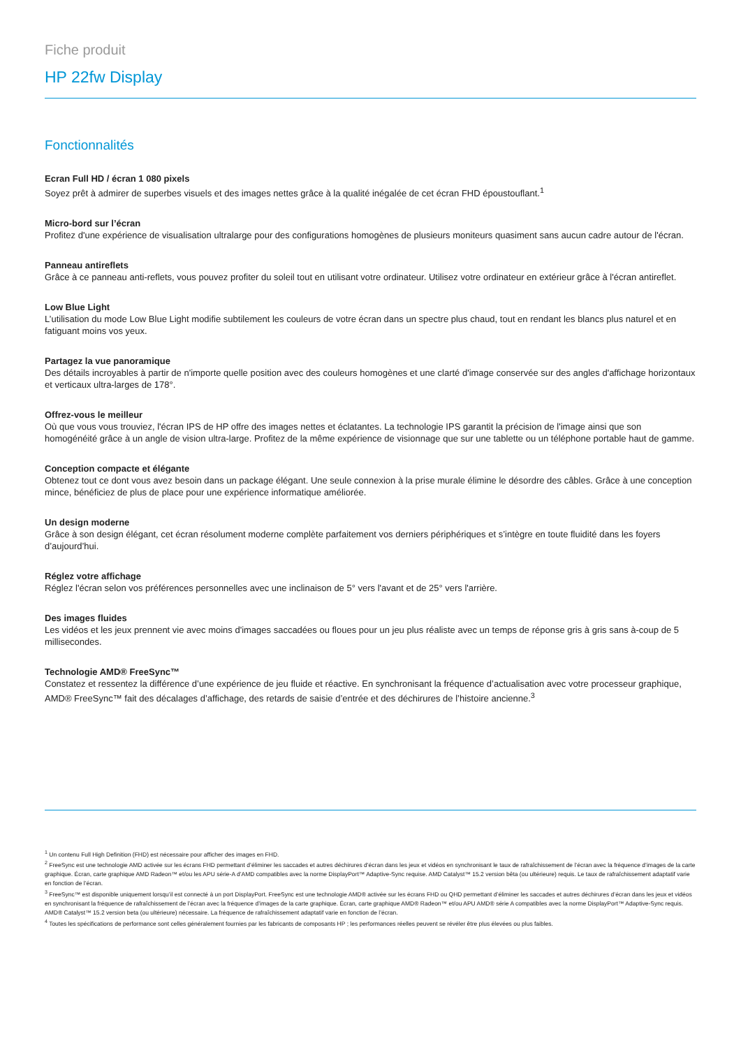Fiche produit
HP 22fw Display
Fonctionnalités
Ecran Full HD / écran 1 080 pixels
Soyez prêt à admirer de superbes visuels et des images nettes grâce à la qualité inégalée de cet écran FHD époustouflant.<sup>1</sup>
Micro-bord sur l’écran
Profitez d'une expérience de visualisation ultralarge pour des configurations homogènes de plusieurs moniteurs quasiment sans aucun cadre autour de l'écran.
Panneau antireflets
Grâce à ce panneau anti-reflets, vous pouvez profiter du soleil tout en utilisant votre ordinateur. Utilisez votre ordinateur en extérieur grâce à l'écran antireflet.
Low Blue Light
L’utilisation du mode Low Blue Light modifie subtilement les couleurs de votre écran dans un spectre plus chaud, tout en rendant les blancs plus naturel et en fatiguant moins vos yeux.
Partagez la vue panoramique
Des détails incroyables à partir de n'importe quelle position avec des couleurs homogènes et une clarté d'image conservée sur des angles d'affichage horizontaux et verticaux ultra-larges de 178°.
Offrez-vous le meilleur
Où que vous vous trouviez, l'écran IPS de HP offre des images nettes et éclatantes. La technologie IPS garantit la précision de l'image ainsi que son homogénéité grâce à un angle de vision ultra-large. Profitez de la même expérience de visionnage que sur une tablette ou un téléphone portable haut de gamme.
Conception compacte et élégante
Obtenez tout ce dont vous avez besoin dans un package élégant. Une seule connexion à la prise murale élimine le désordre des câbles. Grâce à une conception mince, bénéficiez de plus de place pour une expérience informatique améliorée.
Un design moderne
Grâce à son design élégant, cet écran résolument moderne complète parfaitement vos derniers périphériques et s’intègre en toute fluidité dans les foyers d’aujourd’hui.
Réglez votre affichage
Réglez l'écran selon vos préférences personnelles avec une inclinaison de 5° vers l'avant et de 25° vers l'arrière.
Des images fluides
Les vidéos et les jeux prennent vie avec moins d'images saccadées ou floues pour un jeu plus réaliste avec un temps de réponse gris à gris sans à-coup de 5 millisecondes.
Technologie AMD® FreeSync™
Constatez et ressentez la différence d’une expérience de jeu fluide et réactive. En synchronisant la fréquence d’actualisation avec votre processeur graphique, AMD® FreeSync™ fait des décalages d’affichage, des retards de saisie d’entrée et des déchirures de l’histoire ancienne.<sup>3</sup>
<sup>1</sup> Un contenu Full High Definition (FHD) est nécessaire pour afficher des images en FHD.
<sup>2</sup> FreeSync est une technologie AMD activée sur les écrans FHD permettant d’éliminer les saccades et autres déchirures d’écran dans les jeux et vidéos en synchronisant le taux de rafraîchissement de l’écran avec la fréquence d’images de la carte graphique. Écran, carte graphique AMD Radeon™ et/ou les APU série-A d’AMD compatibles avec la norme DisplayPort™ Adaptive-Sync requise. AMD Catalyst™ 15.2 version bêta (ou ultérieure) requis. Le taux de rafraîchissement adaptatif varie en fonction de l’écran.
<sup>3</sup> FreeSync™ est disponible uniquement lorsqu’il est connecté à un port DisplayPort. FreeSync est une technologie AMD® activée sur les écrans FHD ou QHD permettant d’éliminer les saccades et autres déchirures d’écran dans les jeux et vidéos en synchronisant la fréquence de rafraîchissement de l’écran avec la fréquence d’images de la carte graphique. Écran, carte graphique AMD® Radeon™ et/ou APU AMD® série A compatibles avec la norme DisplayPort™ Adaptive-Sync requis. AMD® Catalyst™ 15.2 version beta (ou ultérieure) nécessaire. La fréquence de rafraîchissement adaptatif varie en fonction de l’écran.
<sup>4</sup> Toutes les spécifications de performance sont celles généralement fournies par les fabricants de composants HP ; les performances réelles peuvent se révéler être plus élevées ou plus faibles.